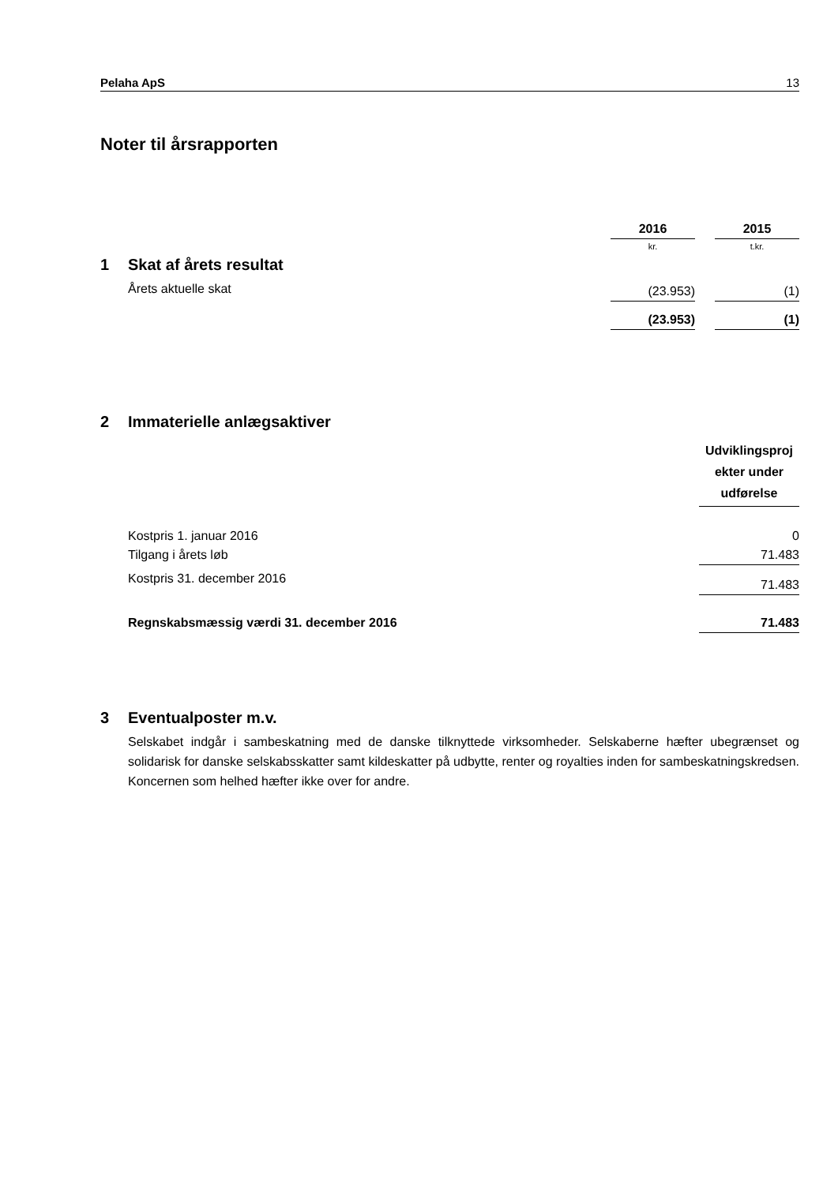Pelaha ApS 13
Noter til årsrapporten
| | | 2016 | | 2015 |
| | | kr. | | t.kr. |
| 1 | Skat af årets resultat | | | |
| | Årets aktuelle skat | (23.953) | | (1) |
| | | (23.953) | | (1) |
| 2 | Immaterielle anlægsaktiver | |
| | | Udviklingsproj ekter under udførelse |
| | Kostpris 1. januar 2016 | 0 |
| | Tilgang i årets løb | 71.483 |
| | Kostpris 31. december 2016 | 71.483 |
| | Regnskabsmæssig værdi 31. december 2016 | 71.483 |
3 Eventualposter m.v.
Selskabet indgår i sambeskatning med de danske tilknyttede virksomheder. Selskaberne hæfter ubegrænset og solidarisk for danske selskabsskatter samt kildeskatter på udbytte, renter og royalties inden for sambeskatningskredsen. Koncernen som helhed hæfter ikke over for andre.